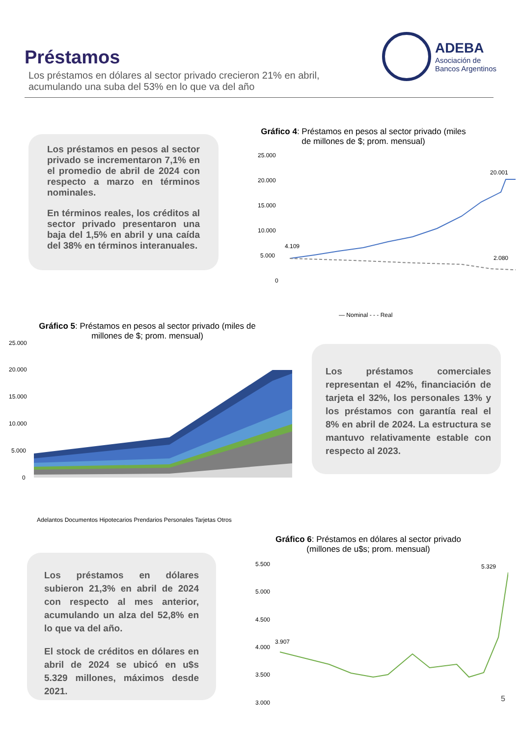Préstamos
Los préstamos en dólares al sector privado crecieron 21% en abril,
acumulando una suba del 53% en lo que va del año
ADEBA
Asociación de
Bancos Argentinos
Los préstamos en pesos al sector privado se incrementaron 7,1% en el promedio de abril de 2024 con respecto a marzo en términos nominales.
En términos reales, los créditos al sector privado presentaron una baja del 1,5% en abril y una caída del 38% en términos interanuales.
Gráfico 4: Préstamos en pesos al sector privado (miles de millones de $; prom. mensual)
25.000
20.000
15.000
10.000
5.000
0
4.109
20.001
2.080
— Nominal - - - Real
Gráfico 5: Préstamos en pesos al sector privado (miles de millones de $; prom. mensual)
25.000
20.000
15.000
10.000
5.000
0
Adelantos Documentos Hipotecarios Prendarios Personales Tarjetas Otros
Los préstamos comerciales representan el 42%, financiación de tarjeta el 32%, los personales 13% y los préstamos con garantía real el 8% en abril de 2024. La estructura se mantuvo relativamente estable con respecto al 2023.
Los préstamos en dólares subieron 21,3% en abril de 2024 con respecto al mes anterior, acumulando un alza del 52,8% en lo que va del año.
El stock de créditos en dólares en abril de 2024 se ubicó en u$s 5.329 millones, máximos desde 2021.
Gráfico 6: Préstamos en dólares al sector privado (millones de u$s; prom. mensual)
5.500
5.000
4.500
4.000
3.500
3.000
3.907
5.329
5